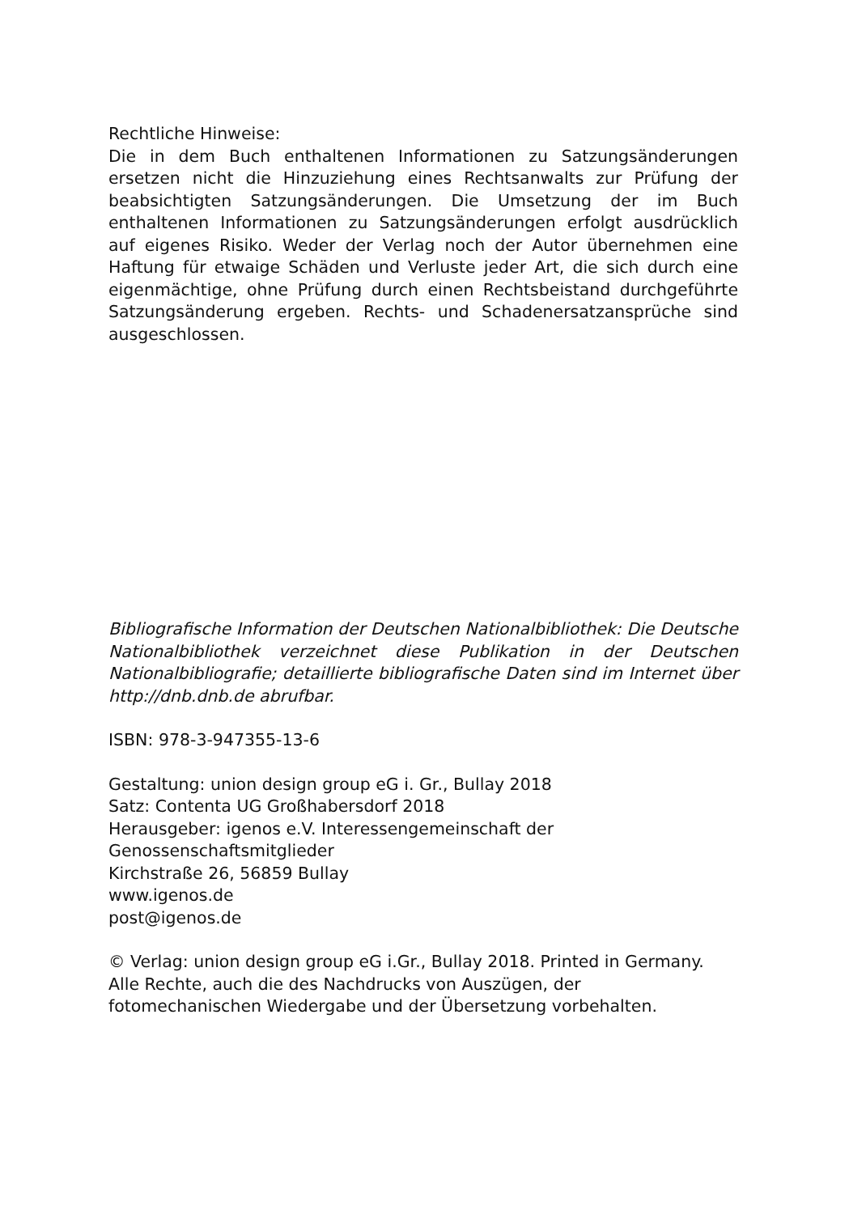Rechtliche Hinweise:
Die in dem Buch enthaltenen Informationen zu Satzungsänderungen ersetzen nicht die Hinzuziehung eines Rechtsanwalts zur Prüfung der beabsichtigten Satzungsänderungen. Die Umsetzung der im Buch enthaltenen Informationen zu Satzungsänderungen erfolgt ausdrücklich auf eigenes Risiko. Weder der Verlag noch der Autor übernehmen eine Haftung für etwaige Schäden und Verluste jeder Art, die sich durch eine eigenmächtige, ohne Prüfung durch einen Rechtsbeistand durchgeführte Satzungsänderung ergeben. Rechts- und Schadenersatzansprüche sind ausgeschlossen.
Bibliografische Information der Deutschen Nationalbibliothek: Die Deutsche Nationalbibliothek verzeichnet diese Publikation in der Deutschen Nationalbibliografie; detaillierte bibliografische Daten sind im Internet über http://dnb.dnb.de abrufbar.
ISBN: 978-3-947355-13-6
Gestaltung: union design group eG i. Gr., Bullay 2018
Satz: Contenta UG Großhabersdorf 2018
Herausgeber: igenos e.V. Interessengemeinschaft der
Genossenschaftsmitglieder
Kirchstraße 26, 56859 Bullay
www.igenos.de
post@igenos.de
© Verlag: union design group eG i.Gr., Bullay 2018. Printed in Germany. Alle Rechte, auch die des Nachdrucks von Auszügen, der fotomechanischen Wiedergabe und der Übersetzung vorbehalten.